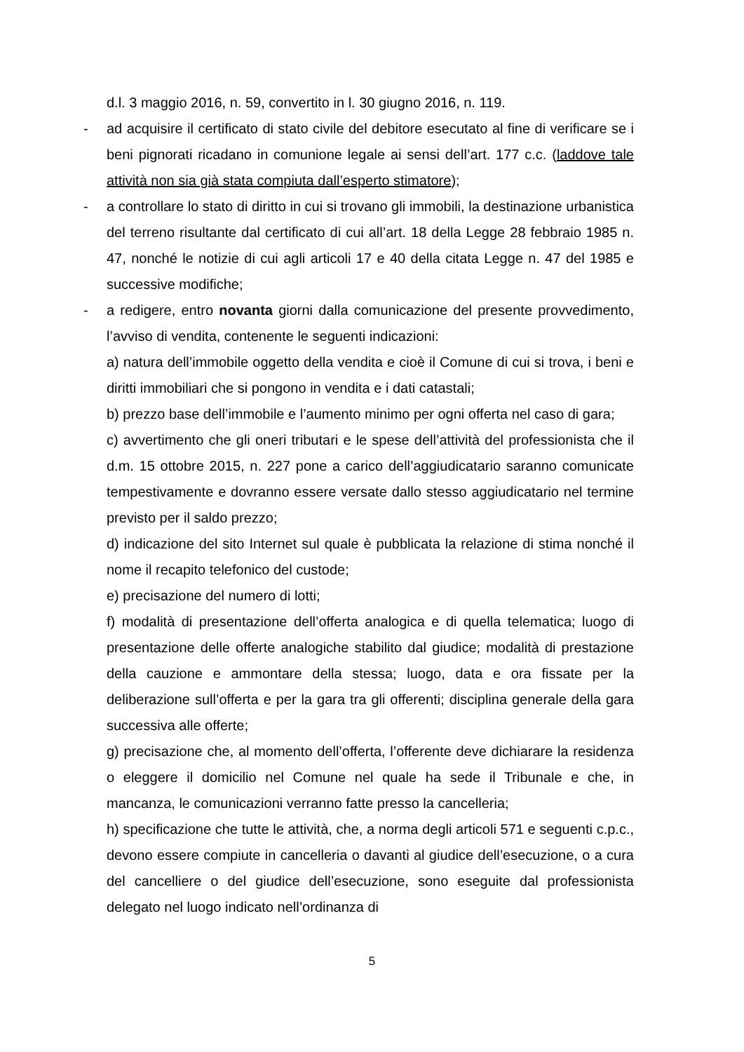d.l. 3 maggio 2016, n. 59, convertito in l. 30 giugno 2016, n. 119.
-
ad acquisire il certificato di stato civile del debitore esecutato al fine di verificare se i beni pignorati ricadano in comunione legale ai sensi dell’art. 177 c.c. (laddove tale attività non sia già stata compiuta dall’esperto stimatore);
-
a controllare lo stato di diritto in cui si trovano gli immobili, la destinazione urbanistica del terreno risultante dal certificato di cui all’art. 18 della Legge 28 febbraio 1985 n. 47, nonché le notizie di cui agli articoli 17 e 40 della citata Legge n. 47 del 1985 e successive modifiche;
-
a redigere, entro novanta giorni dalla comunicazione del presente provvedimento, l’avviso di vendita, contenente le seguenti indicazioni:
a) natura dell’immobile oggetto della vendita e cioè il Comune di cui si trova, i beni e diritti immobiliari che si pongono in vendita e i dati catastali;
b) prezzo base dell’immobile e l’aumento minimo per ogni offerta nel caso di gara;
c) avvertimento che gli oneri tributari e le spese dell’attività del professionista che il d.m. 15 ottobre 2015, n. 227 pone a carico dell’aggiudicatario saranno comunicate tempestivamente e dovranno essere versate dallo stesso aggiudicatario nel termine previsto per il saldo prezzo;
d) indicazione del sito Internet sul quale è pubblicata la relazione di stima nonché il nome il recapito telefonico del custode;
e) precisazione del numero di lotti;
f) modalità di presentazione dell’offerta analogica e di quella telematica; luogo di presentazione delle offerte analogiche stabilito dal giudice; modalità di prestazione della cauzione e ammontare della stessa; luogo, data e ora fissate per la deliberazione sull’offerta e per la gara tra gli offerenti; disciplina generale della gara successiva alle offerte;
g) precisazione che, al momento dell’offerta, l’offerente deve dichiarare la residenza o eleggere il domicilio nel Comune nel quale ha sede il Tribunale e che, in mancanza, le comunicazioni verranno fatte presso la cancelleria;
h) specificazione che tutte le attività, che, a norma degli articoli 571 e seguenti c.p.c., devono essere compiute in cancelleria o davanti al giudice dell’esecuzione, o a cura del cancelliere o del giudice dell’esecuzione, sono eseguite dal professionista delegato nel luogo indicato nell’ordinanza di
5